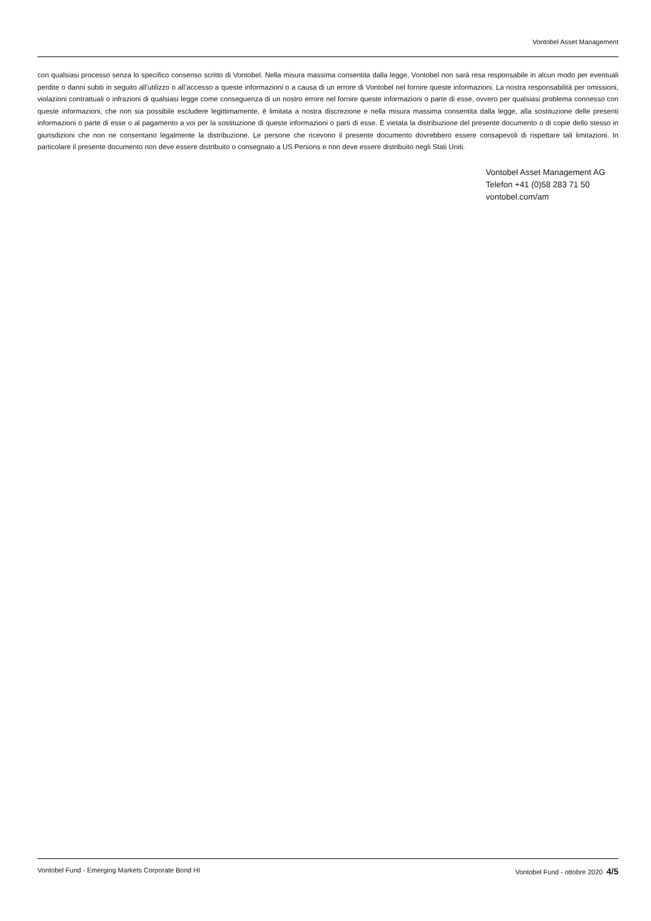Vontobel Asset Management
con qualsiasi processo senza lo specifico consenso scritto di Vontobel. Nella misura massima consentita dalla legge, Vontobel non sarà resa responsabile in alcun modo per eventuali perdite o danni subiti in seguito all’utilizzo o all’accesso a queste informazioni o a causa di un errore di Vontobel nel fornire queste informazioni. La nostra responsabilità per omissioni, violazioni contrattuali o infrazioni di qualsiasi legge come conseguenza di un nostro errore nel fornire queste informazioni o parte di esse, ovvero per qualsiasi problema connesso con queste informazioni, che non sia possibile escludere legittimamente, è limitata a nostra discrezione e nella misura massima consentita dalla legge, alla sostituzione delle presenti informazioni o parte di esse o al pagamento a voi per la sostituzione di queste informazioni o parti di esse. È vietata la distribuzione del presente documento o di copie dello stesso in giurisdizioni che non ne consentano legalmente la distribuzione. Le persone che ricevono il presente documento dovrebbero essere consapevoli di rispettare tali limitazioni. In particolare il presente documento non deve essere distribuito o consegnato a US Persons e non deve essere distribuito negli Stati Uniti.
Vontobel Asset Management AG
Telefon +41 (0)58 283 71 50
vontobel.com/am
Vontobel Fund - Emerging Markets Corporate Bond HI Vontobel Fund - ottobre 2020 4/5